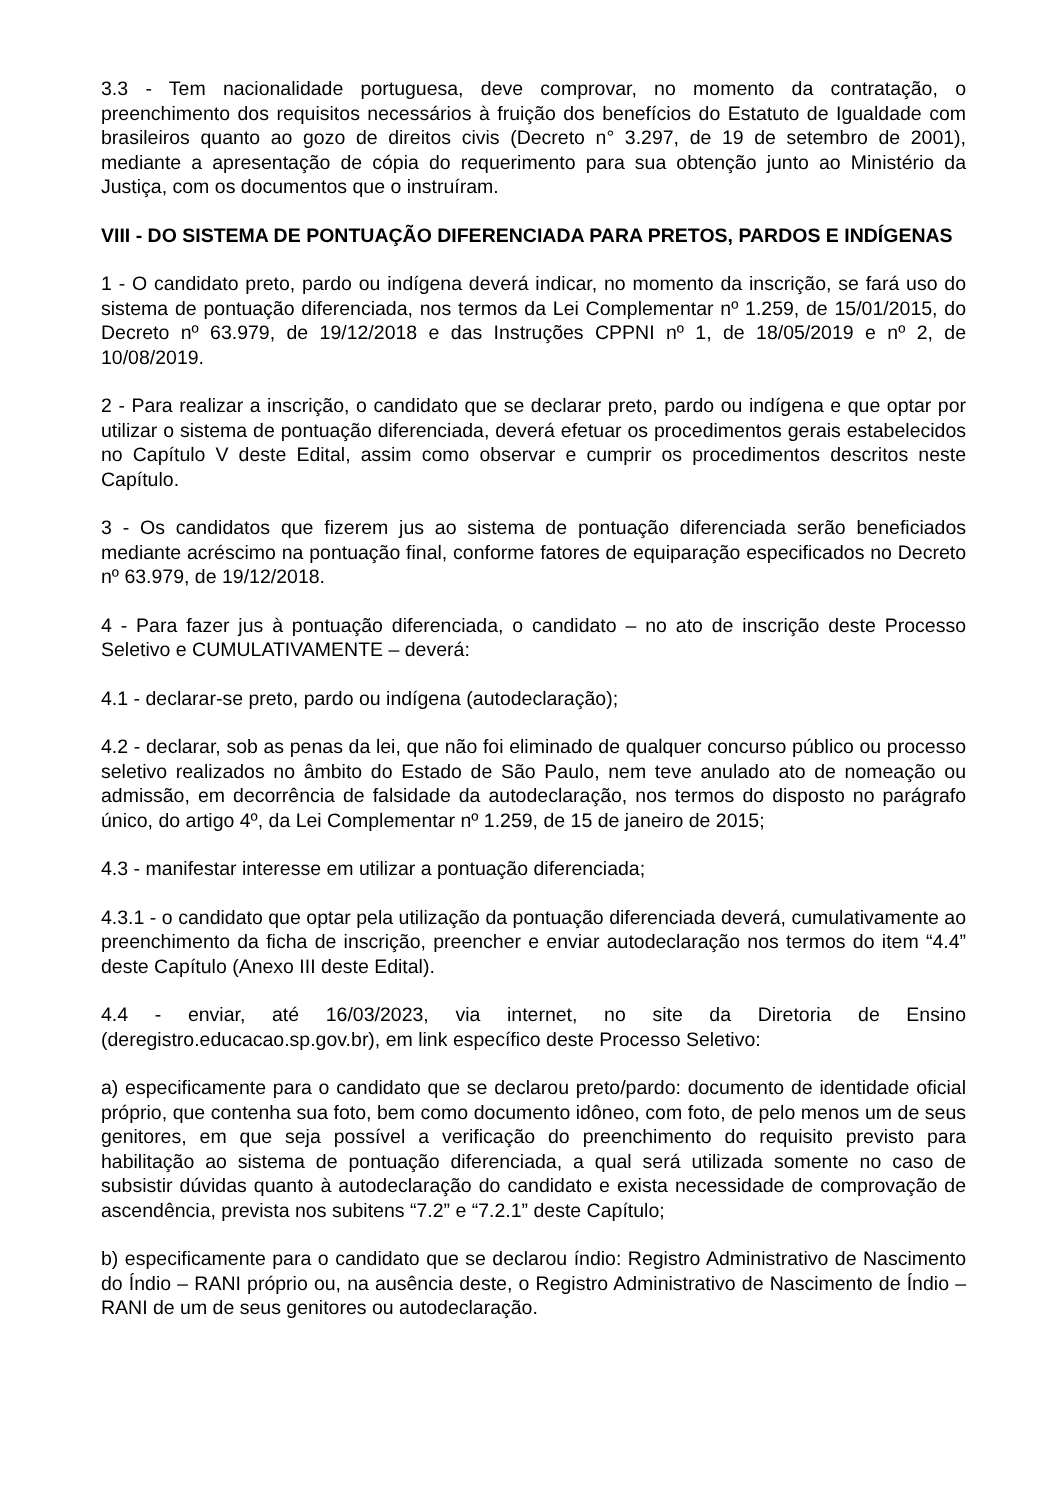3.3 - Tem nacionalidade portuguesa, deve comprovar, no momento da contratação, o preenchimento dos requisitos necessários à fruição dos benefícios do Estatuto de Igualdade com brasileiros quanto ao gozo de direitos civis (Decreto n° 3.297, de 19 de setembro de 2001), mediante a apresentação de cópia do requerimento para sua obtenção junto ao Ministério da Justiça, com os documentos que o instruíram.
VIII - DO SISTEMA DE PONTUAÇÃO DIFERENCIADA PARA PRETOS, PARDOS E INDÍGENAS
1 - O candidato preto, pardo ou indígena deverá indicar, no momento da inscrição, se fará uso do sistema de pontuação diferenciada, nos termos da Lei Complementar nº 1.259, de 15/01/2015, do Decreto nº 63.979, de 19/12/2018 e das Instruções CPPNI nº 1, de 18/05/2019 e nº 2, de 10/08/2019.
2 - Para realizar a inscrição, o candidato que se declarar preto, pardo ou indígena e que optar por utilizar o sistema de pontuação diferenciada, deverá efetuar os procedimentos gerais estabelecidos no Capítulo V deste Edital, assim como observar e cumprir os procedimentos descritos neste Capítulo.
3 - Os candidatos que fizerem jus ao sistema de pontuação diferenciada serão beneficiados mediante acréscimo na pontuação final, conforme fatores de equiparação especificados no Decreto nº 63.979, de 19/12/2018.
4 - Para fazer jus à pontuação diferenciada, o candidato – no ato de inscrição deste Processo Seletivo e CUMULATIVAMENTE – deverá:
4.1 - declarar-se preto, pardo ou indígena (autodeclaração);
4.2 - declarar, sob as penas da lei, que não foi eliminado de qualquer concurso público ou processo seletivo realizados no âmbito do Estado de São Paulo, nem teve anulado ato de nomeação ou admissão, em decorrência de falsidade da autodeclaração, nos termos do disposto no parágrafo único, do artigo 4º, da Lei Complementar nº 1.259, de 15 de janeiro de 2015;
4.3 - manifestar interesse em utilizar a pontuação diferenciada;
4.3.1 - o candidato que optar pela utilização da pontuação diferenciada deverá, cumulativamente ao preenchimento da ficha de inscrição, preencher e enviar autodeclaração nos termos do item “4.4” deste Capítulo (Anexo III deste Edital).
4.4 - enviar, até 16/03/2023, via internet, no site da Diretoria de Ensino (deregistro.educacao.sp.gov.br), em link específico deste Processo Seletivo:
a) especificamente para o candidato que se declarou preto/pardo: documento de identidade oficial próprio, que contenha sua foto, bem como documento idôneo, com foto, de pelo menos um de seus genitores, em que seja possível a verificação do preenchimento do requisito previsto para habilitação ao sistema de pontuação diferenciada, a qual será utilizada somente no caso de subsistir dúvidas quanto à autodeclaração do candidato e exista necessidade de comprovação de ascendência, prevista nos subitens “7.2” e “7.2.1” deste Capítulo;
b) especificamente para o candidato que se declarou índio: Registro Administrativo de Nascimento do Índio – RANI próprio ou, na ausência deste, o Registro Administrativo de Nascimento de Índio – RANI de um de seus genitores ou autodeclaração.